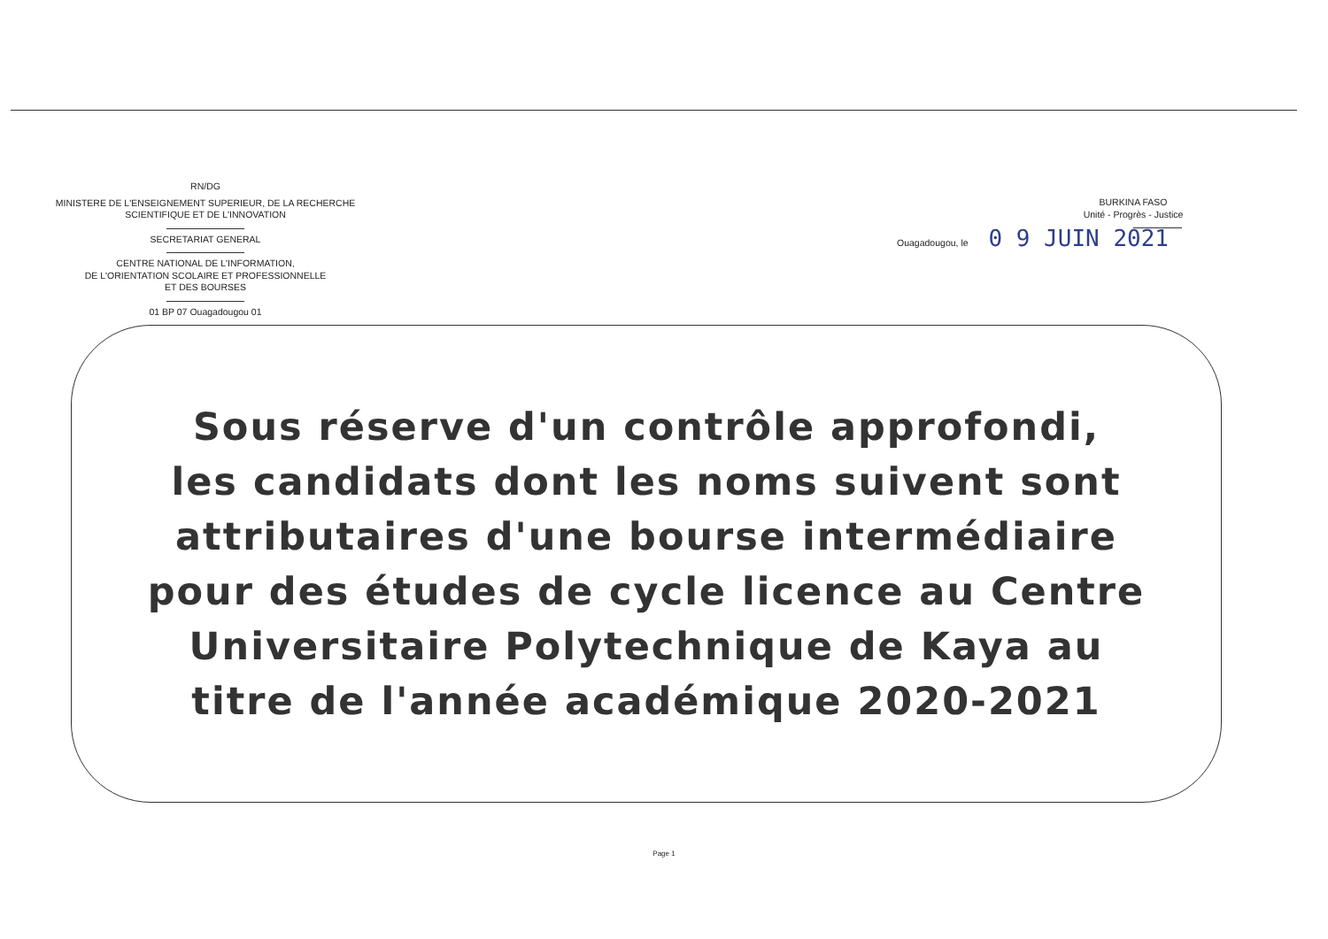RN/DG
MINISTERE DE L'ENSEIGNEMENT SUPERIEUR, DE LA RECHERCHE SCIENTIFIQUE ET DE L'INNOVATION
SECRETARIAT GENERAL
CENTRE NATIONAL DE L'INFORMATION,
DE L'ORIENTATION SCOLAIRE ET PROFESSIONNELLE
ET DES BOURSES
01 BP 07 Ouagadougou 01
BURKINA FASO
Unité - Progrès - Justice
Ouagadougou, le 0 9 JUIN 2021
Sous réserve d'un contrôle approfondi,
les candidats dont les noms suivent sont
attributaires d'une bourse intermédiaire
pour des études de cycle licence au Centre
Universitaire Polytechnique de Kaya au
titre de l'année académique 2020-2021
Page 1